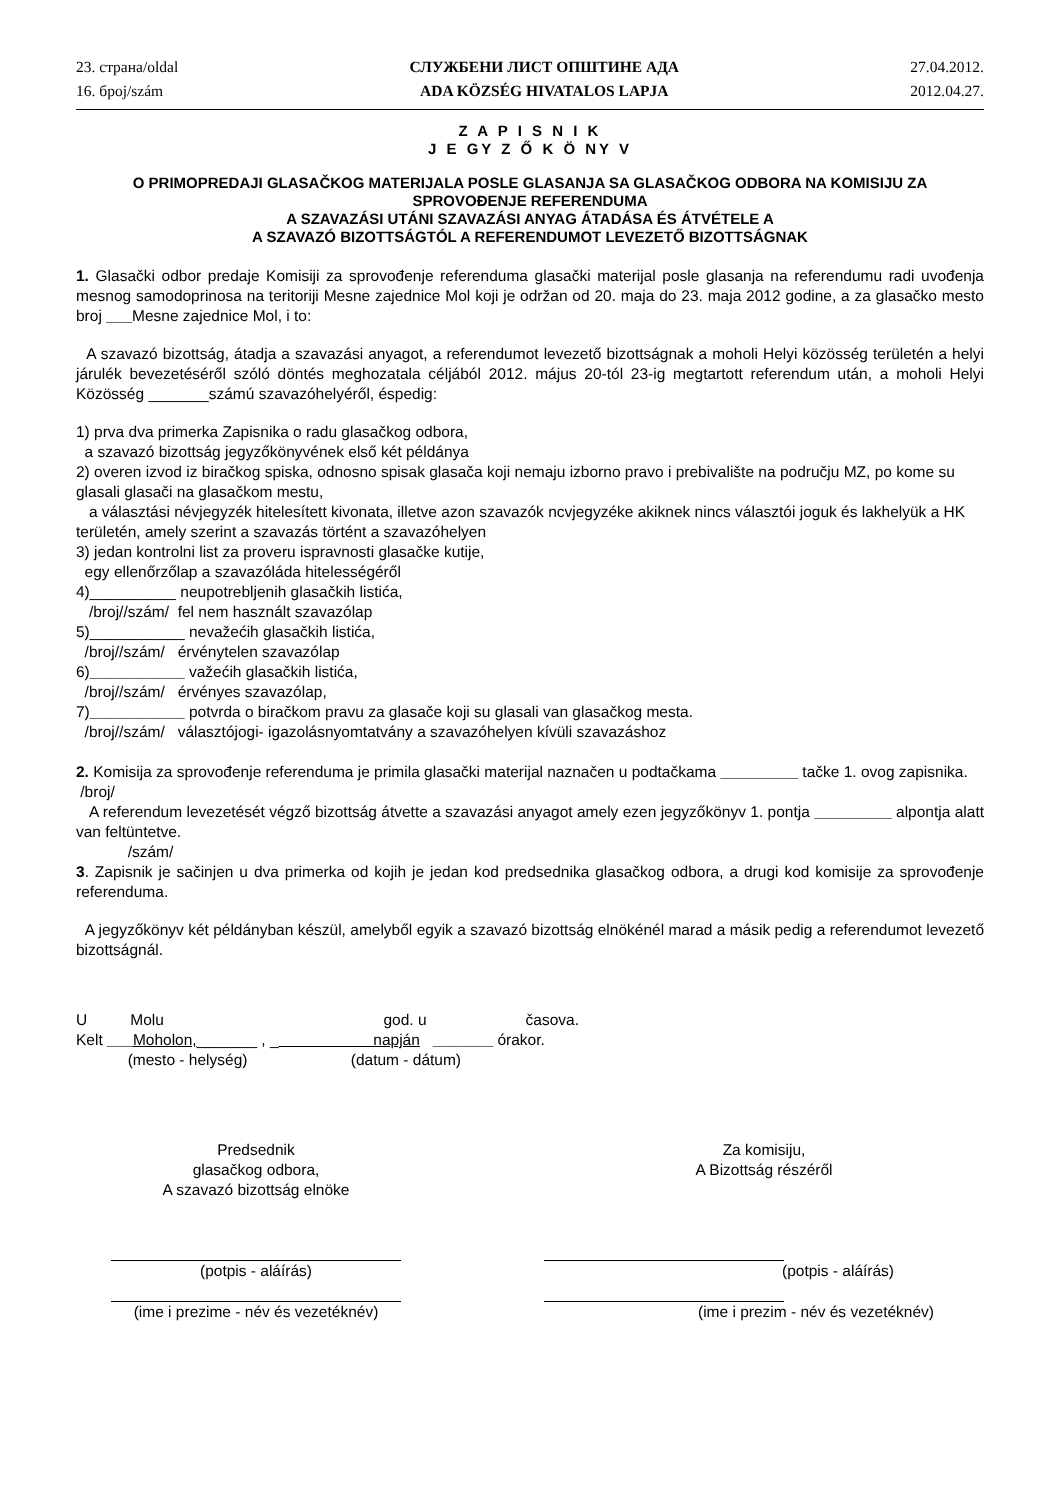23. страна/oldal
16. број/szám
СЛУЖБЕНИ ЛИСТ ОПШТИНЕ АДА
ADA KÖZSÉG HIVATALOS LAPJA
27.04.2012.
2012.04.27.
Z A P I S N I K
J E GY Z Ő K Ö NY V
O PRIMOPREDAJI GLASAČKOG MATERIJALA POSLE GLASANJA SA GLASAČKOG ODBORA NA KOMISIJU ZA SPROVOĐENJE REFERENDUMA
A SZAVAZÁSI UTÁNI SZAVAZÁSI ANYAG ÁTADÁSA ÉS ÁTVÉTELE A
A SZAVAZÓ BIZOTTSÁGTÓL A REFERENDUMOT LEVEZETŐ BIZOTTSÁGNAK
1. Glasački odbor predaje Komisiji za sprovođenje referenduma glasački materijal posle glasanja na referendumu radi uvođenja mesnog samodoprinosa na teritoriji Mesne zajednice Mol koji je održan od 20. maja do 23. maja 2012 godine, a za glasačko mesto broj ___Mesne zajednice Mol, i to:
A szavazó bizottság, átadja a szavazási anyagot, a referendumot levezető bizottságnak a moholi Helyi közösség területén a helyi járulék bevezetéséről szóló döntés meghozatala céljából 2012. május 20-tól 23-ig megtartott referendum után, a moholi Helyi Közösség _______számú szavazóhelyéről, éspedig:
1) prva dva primerka Zapisnika o radu glasačkog odbora,
a szavazó bizottság jegyzőkönyvének első két példánya
2) overen izvod iz biračkog spiska, odnosno spisak glasača koji nemaju izborno pravo i prebivalište na području MZ, po kome su glasali glasači na glasačkom mestu,
a választási névjegyzék hitelesített kivonata, illetve azon szavazók ncvjegyzéke akiknek nincs választói joguk és lakhelyük a HK területén, amely szerint a szavazás történt a szavazóhelyen
3) jedan kontrolni list za proveru ispravnosti glasačke kutije,
egy ellenőrzőlap a szavazóláda hitelességéről
4)__________ neupotrebljenih glasačkih listića,
/broj//szám/ fel nem használt szavazólap
5)___________ nevažećih glasačkih listića,
/broj//szám/ érvénytelen szavazólap
6)___________ važećih glasačkih listića,
/broj//szám/ érvényes szavazólap,
7)___________ potvrda o biračkom pravu za glasače koji su glasali van glasačkog mesta.
/broj//szám/ választójogi- igazolásnyomtatvány a szavazóhelyen kívüli szavazáshoz
2. Komisija za sprovođenje referenduma je primila glasački materijal naznačen u podtačkama _________ tačke 1. ovog zapisnika.
/broj/
A referendum levezetését végző bizottság átvette a szavazási anyagot amely ezen jegyzőkönyv 1. pontja _________ alpontja alatt van feltüntetve.
/szám/
3. Zapisnik je sačinjen u dva primerka od kojih je jedan kod predsednika glasačkog odbora, a drugi kod komisije za sprovođenje referenduma.
A jegyzőkönyv két példányban készül, amelyből egyik a szavazó bizottság elnökénél marad a másik pedig a referendumot levezető bizottságnál.
U Molu god. u časova.
Kelt ___Moholon,_______ , _ napján _______ órakor.
(mesto - helység) (datum - dátum)
Predsednik
glasačkog odbora,
A szavazó bizottság elnöke
(potpis - aláírás)
(ime i prezime - név és vezetéknév)
Za komisiju,
A Bizottság részéről
(potpis - aláírás)
(ime i prezim - név és vezetéknév)